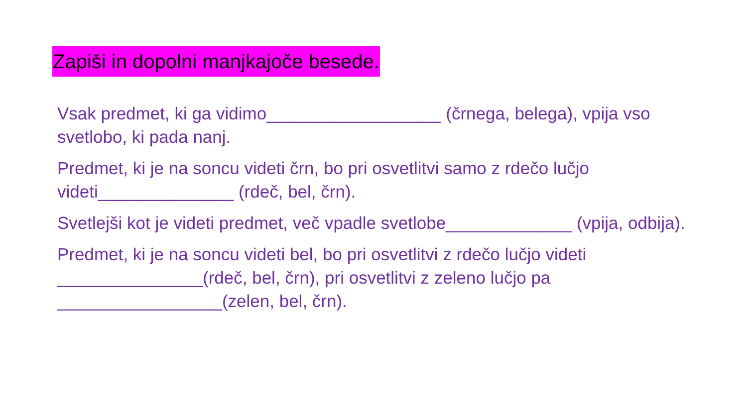Zapiši in dopolni manjkajoče besede.
Vsak predmet, ki ga vidimo__________________ (črnega, belega), vpija vso svetlobo, ki pada nanj.
Predmet, ki je na soncu videti črn, bo pri osvetlitvi samo z rdečo lučjo videti______________ (rdeč, bel, črn).
Svetlejši kot je videti predmet, več vpadle svetlobe_____________ (vpija, odbija).
Predmet, ki je na soncu videti bel, bo pri osvetlitvi z rdečo lučjo videti _______________(rdeč, bel, črn), pri osvetlitvi z zeleno lučjo pa _________________(zelen, bel, črn).